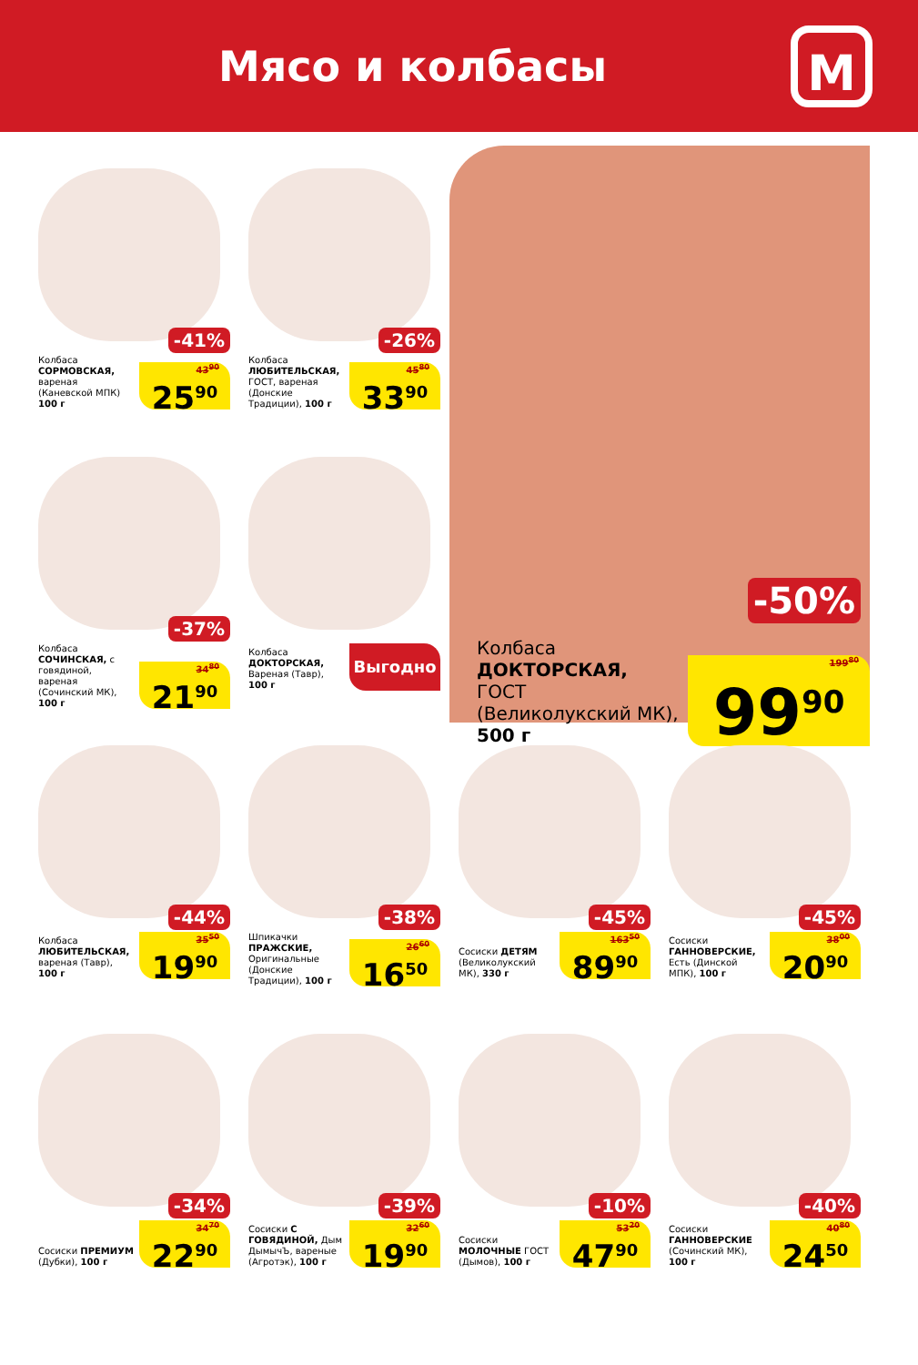Мясо и колбасы
М
-41%
Колбаса СОРМОВСКАЯ, вареная (Каневской МПК) 100 г
43<sup>90</sup>
25<sup>90</sup>
-26%
Колбаса ЛЮБИТЕЛЬСКАЯ, ГОСТ, вареная (Донские Традиции), 100 г
45<sup>80</sup>
33<sup>90</sup>
-50%
Колбаса ДОКТОРСКАЯ, ГОСТ (Великолукский МК), 500 г
199<sup>80</sup>
99<sup>90</sup>
-37%
Колбаса СОЧИНСКАЯ, с говядиной, вареная (Сочинский МК), 100 г
34<sup>80</sup>
21<sup>90</sup>
Колбаса ДОКТОРСКАЯ, Вареная (Тавр), 100 г
Выгодно
-44%
Колбаса ЛЮБИТЕЛЬСКАЯ, вареная (Тавр), 100 г
35<sup>50</sup>
19<sup>90</sup>
-38%
Шпикачки ПРАЖСКИЕ, Оригинальные (Донские Традиции), 100 г
26<sup>60</sup>
16<sup>50</sup>
-45%
Сосиски ДЕТЯМ (Великолукский МК), 330 г
163<sup>50</sup>
89<sup>90</sup>
-45%
Сосиски ГАННОВЕРСКИЕ, Есть (Динской МПК), 100 г
38<sup>00</sup>
20<sup>90</sup>
-34%
Сосиски ПРЕМИУМ (Дубки), 100 г
34<sup>70</sup>
22<sup>90</sup>
-39%
Сосиски С ГОВЯДИНОЙ, Дым ДымычЪ, вареные (Агротэк), 100 г
32<sup>60</sup>
19<sup>90</sup>
-10%
Сосиски МОЛОЧНЫЕ ГОСТ (Дымов), 100 г
53<sup>20</sup>
47<sup>90</sup>
-40%
Сосиски ГАННОВЕРСКИЕ (Сочинский МК), 100 г
40<sup>80</sup>
24<sup>50</sup>